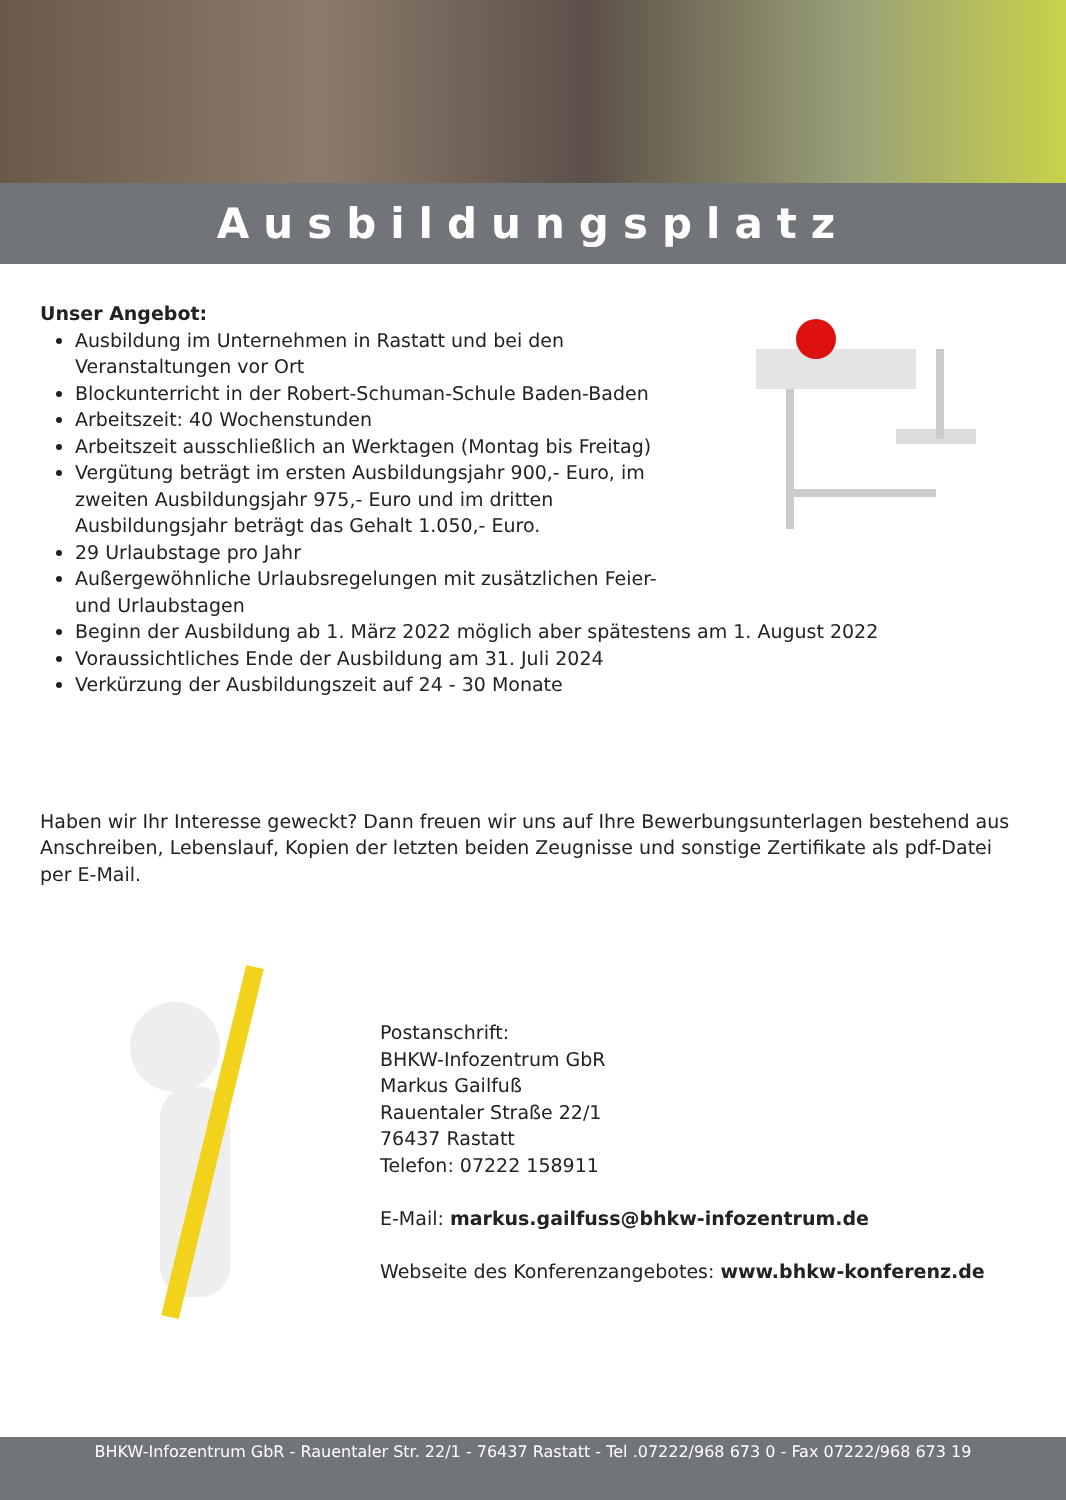Ausbildungsplatz
Unser Angebot:
Ausbildung im Unternehmen in Rastatt und bei den Veranstaltungen vor Ort
Blockunterricht in der Robert-Schuman-Schule Baden-Baden
Arbeitszeit: 40 Wochenstunden
Arbeitszeit ausschließlich an Werktagen (Montag bis Freitag)
Vergütung beträgt im ersten Ausbildungsjahr 900,- Euro, im zweiten Ausbildungsjahr 975,- Euro und im dritten Ausbildungsjahr beträgt das Gehalt 1.050,- Euro.
29 Urlaubstage pro Jahr
Außergewöhnliche Urlaubsregelungen mit zusätzlichen Feier- und Urlaubstagen
Beginn der Ausbildung ab 1. März 2022 möglich aber spätestens am 1. August 2022
Voraussichtliches Ende der Ausbildung am 31. Juli 2024
Verkürzung der Ausbildungszeit auf 24 - 30 Monate
Haben wir Ihr Interesse geweckt? Dann freuen wir uns auf Ihre Bewerbungsunterlagen bestehend aus Anschreiben, Lebenslauf, Kopien der letzten beiden Zeugnisse und sonstige Zertifikate als pdf-Datei per E-Mail.
Postanschrift:
BHKW-Infozentrum GbR
Markus Gailfuß
Rauentaler Straße 22/1
76437 Rastatt
Telefon: 07222 158911
E-Mail: markus.gailfuss@bhkw-infozentrum.de
Webseite des Konferenzangebotes: www.bhkw-konferenz.de
BHKW-Infozentrum GbR - Rauentaler Str. 22/1 - 76437 Rastatt - Tel .07222/968 673 0 - Fax 07222/968 673 19